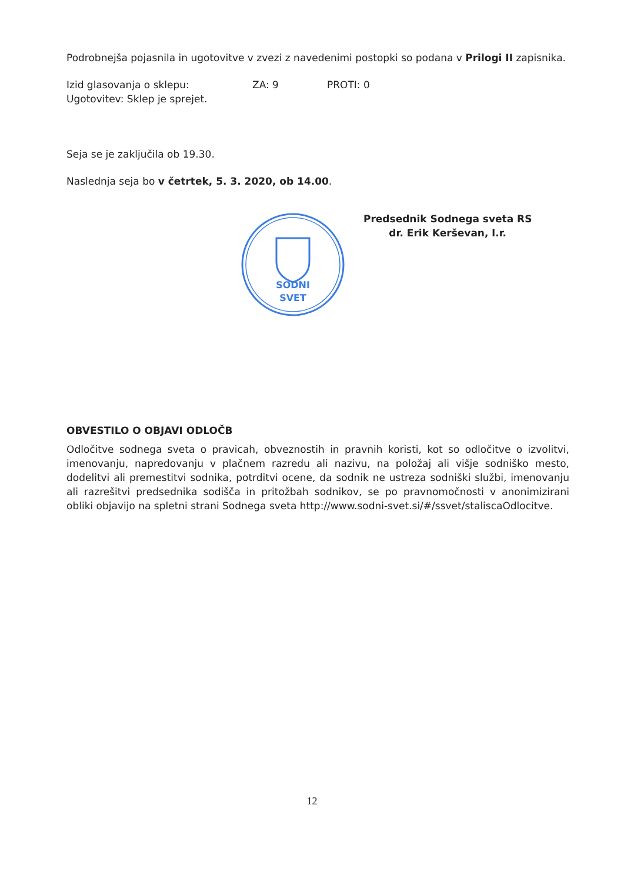Podrobnejša pojasnila in ugotovitve v zvezi z navedenimi postopki so podana v Prilogi II zapisnika.
Izid glasovanja o sklepu: ZA: 9 PROTI: 0
Ugotovitev: Sklep je sprejet.
Seja se je zaključila ob 19.30.
Naslednja seja bo v četrtek, 5. 3. 2020, ob 14.00.
SODNI
SVET
Predsednik Sodnega sveta RS
dr. Erik Kerševan, l.r.
OBVESTILO O OBJAVI ODLOČB
Odločitve sodnega sveta o pravicah, obveznostih in pravnih koristi, kot so odločitve o izvolitvi, imenovanju, napredovanju v plačnem razredu ali nazivu, na položaj ali višje sodniško mesto, dodelitvi ali premestitvi sodnika, potrditvi ocene, da sodnik ne ustreza sodniški službi, imenovanju ali razrešitvi predsednika sodišča in pritožbah sodnikov, se po pravnomočnosti v anonimizirani obliki objavijo na spletni strani Sodnega sveta http://www.sodni-svet.si/#/ssvet/staliscaOdlocitve.
12